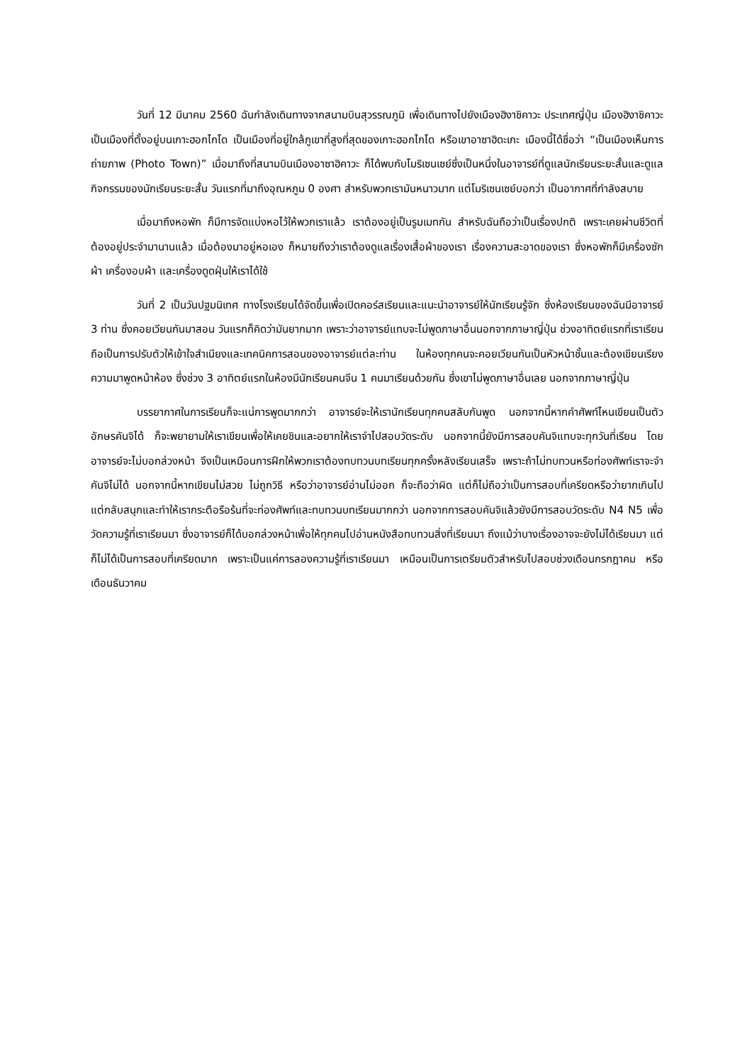วันที่ 12 มีนาคม 2560 ฉันกำลังเดินทางจากสนามบินสุวรรณภูมิ เพื่อเดินทางไปยังเมืองฮิงาชิคาวะ ประเทศญี่ปุ่น เมืองฮิงาชิคาวะเป็นเมืองที่ตั้งอยู่บนเกาะฮอกไกโด เป็นเมืองที่อยู่ใกล้ภูเขาที่สูงที่สุดของเกาะฮอกไกโด หรือเขาอาซาฮิดะเกะ เมืองนี้ได้ชื่อว่า “เป็นเมืองเห็นการถ่ายภาพ (Photo Town)” เมื่อมาถึงที่สนามบินเมืองอาซาฮิคาวะ ก็ได้พบกับโมริเซนเซย์ซึ่งเป็นหนึ่งในอาจารย์ที่ดูแลนักเรียนระยะสั้นและดูแลกิจกรรมของนักเรียนระยะสั้น วันแรกที่มาถึงอุณหภูม 0 องศา สำหรับพวกเรามันหนาวมาก แต่โมริเซนเซย์บอกว่า เป็นอากาศที่กำลังสบาย
เมื่อมาถึงหอพัก ก็มีการจัดแบ่งหอไว้ให้พวกเราแล้ว เราต้องอยู่เป็นรูมเมทกัน สำหรับฉันถือว่าเป็นเรื่องปกติ เพราะเคยผ่านชีวิตที่ต้องอยู่ประจำมานานแล้ว เมื่อต้องมาอยู่หอเอง ก็หมายถึงว่าเราต้องดูแลเรื่องเสื้อผ้าของเรา เรื่องความสะอาดของเรา ซึ่งหอพักก็มีเครื่องซักผ้า เครื่องอบผ้า และเครื่องดูดฝุ่นให้เราได้ใช้
วันที่ 2 เป็นวันปฐมนิเทศ ทางโรงเรียนได้จัดขึ้นเพื่อเปิดคอร์สเรียนและแนะนำอาจารย์ให้นักเรียนรู้จัก ซึ่งห้องเรียนของฉันมีอาจารย์ 3 ท่าน ซึ่งคอยเวียนกันมาสอน วันแรกก็คิดว่ามันยากมาก เพราะว่าอาจารย์แทบจะไม่พูดภาษาอื่นนอกจากภาษาญี่ปุ่น ช่วงอาทิตย์แรกที่เราเรียนถือเป็นการปรับตัวให้เข้าใจสำเนียงและเทคนิคการสอนของอาจารย์แต่ละท่าน ในห้องทุกคนจะคอยเวียนกันเป็นหัวหน้าชั้นและต้องเขียนเรียงความมาพูดหน้าห้อง ซึ่งช่วง 3 อาทิตย์แรกในห้องมีนักเรียนคนจีน 1 คนมาเรียนด้วยกัน ซึ่งเขาไม่พูดภาษาอื่นเลย นอกจากภาษาญี่ปุ่น
บรรยากาศในการเรียนก็จะแน่การพูดมากกว่า อาจารย์จะให้เรานักเรียนทุกคนสลับกันพูด นอกจากนี้หากคำศัพท์ไหนเขียนเป็นตัวอักษรคันจิได้ ก็จะพยายามให้เราเขียนเพื่อให้เคยชินและอยากให้เราจำไปสอบวัดระดับ นอกจากนี้ยังมีการสอบคันจิแทบจะทุกวันที่เรียน โดยอาจารย์จะไม่บอกล่วงหน้า จึงเป็นเหมือนการฝึกให้พวกเราต้องทบทวนบทเรียนทุกครั้งหลังเรียนเสร็จ เพราะถ้าไม่ทบทวนหรือท่องศัพท์เราจะจำคันจิไม่ได้ นอกจากนี้หากเขียนไม่สวย ไม่ถูกวิธี หรือว่าอาจารย์อ่านไม่ออก ก็จะถือว่าผิด แต่ก็ไม่ถือว่าเป็นการสอบที่เครียดหรือว่ายากเกินไป แต่กลับสนุกและทำให้เรากระตือรือร้นที่จะท่องศัพท์และทบทวนบทเรียนมากกว่า นอกจากการสอบคันจิแล้วยังมีการสอบวัดระดับ N4 N5 เพื่อวัดความรู้ที่เราเรียนมา ซึ่งอาจารย์ก็ได้บอกล่วงหน้าเพื่อให้ทุกคนไปอ่านหนังสือทบทวนสิ่งที่เรียนมา ถึงแม้ว่าบางเรื่องอาจจะยังไม่ได้เรียนมา แต่ก็ไม่ได้เป็นการสอบที่เครียดมาก เพราะเป็นแค่การลองความรู้ที่เราเรียนมา เหมือนเป็นการเตรียมตัวสำหรับไปสอบช่วงเดือนกรกฎาคม หรือเดือนธันวาคม